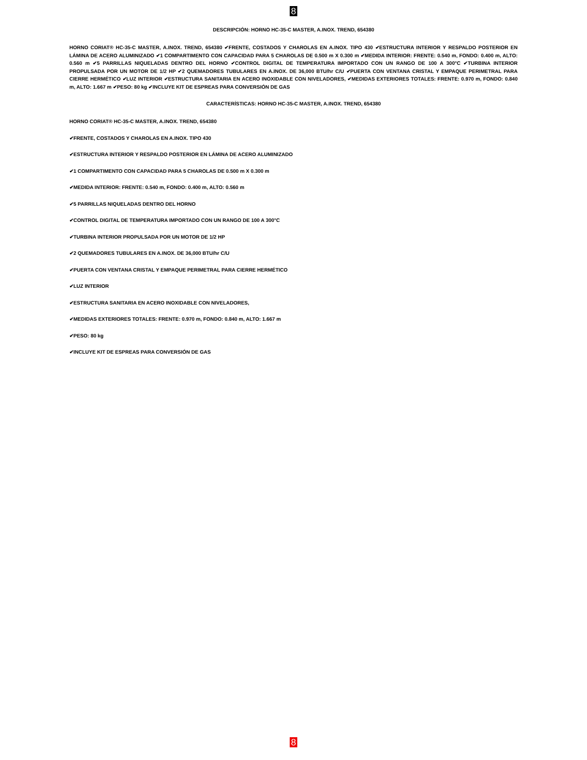8
DESCRIPCIÓN: HORNO HC-35-C MASTER, A.INOX. TREND, 654380
HORNO CORIAT® HC-35-C MASTER, A.INOX. TREND, 654380 ✔FRENTE, COSTADOS Y CHAROLAS EN A.INOX. TIPO 430 ✔ESTRUCTURA INTERIOR Y RESPALDO POSTERIOR EN LÁMINA DE ACERO ALUMINIZADO ✔1 COMPARTIMENTO CON CAPACIDAD PARA 5 CHAROLAS DE 0.500 m X 0.300 m ✔MEDIDA INTERIOR: FRENTE: 0.540 m, FONDO: 0.400 m, ALTO: 0.560 m ✔5 PARRILLAS NIQUELADAS DENTRO DEL HORNO ✔CONTROL DIGITAL DE TEMPERATURA IMPORTADO CON UN RANGO DE 100 A 300°C ✔TURBINA INTERIOR PROPULSADA POR UN MOTOR DE 1/2 HP ✔2 QUEMADORES TUBULARES EN A.INOX. DE 36,000 BTU/hr C/U ✔PUERTA CON VENTANA CRISTAL Y EMPAQUE PERIMETRAL PARA CIERRE HERMÉTICO ✔LUZ INTERIOR ✔ESTRUCTURA SANITARIA EN ACERO INOXIDABLE CON NIVELADORES, ✔MEDIDAS EXTERIORES TOTALES: FRENTE: 0.970 m, FONDO: 0.840 m, ALTO: 1.667 m ✔PESO: 80 kg ✔INCLUYE KIT DE ESPREAS PARA CONVERSIÓN DE GAS
CARACTERÍSTICAS: HORNO HC-35-C MASTER, A.INOX. TREND, 654380
HORNO CORIAT® HC-35-C MASTER, A.INOX. TREND, 654380
✔FRENTE, COSTADOS Y CHAROLAS EN A.INOX. TIPO 430
✔ESTRUCTURA INTERIOR Y RESPALDO POSTERIOR EN LÁMINA DE ACERO ALUMINIZADO
✔1 COMPARTIMENTO CON CAPACIDAD PARA 5 CHAROLAS DE 0.500 m X 0.300 m
✔MEDIDA INTERIOR: FRENTE: 0.540 m, FONDO: 0.400 m, ALTO: 0.560 m
✔5 PARRILLAS NIQUELADAS DENTRO DEL HORNO
✔CONTROL DIGITAL DE TEMPERATURA IMPORTADO CON UN RANGO DE 100 A 300°C
✔TURBINA INTERIOR PROPULSADA POR UN MOTOR DE 1/2 HP
✔2 QUEMADORES TUBULARES EN A.INOX. DE 36,000 BTU/hr C/U
✔PUERTA CON VENTANA CRISTAL Y EMPAQUE PERIMETRAL PARA CIERRE HERMÉTICO
✔LUZ INTERIOR
✔ESTRUCTURA SANITARIA EN ACERO INOXIDABLE CON NIVELADORES,
✔MEDIDAS EXTERIORES TOTALES: FRENTE: 0.970 m, FONDO: 0.840 m, ALTO: 1.667 m
✔PESO: 80 kg
✔INCLUYE KIT DE ESPREAS PARA CONVERSIÓN DE GAS
8